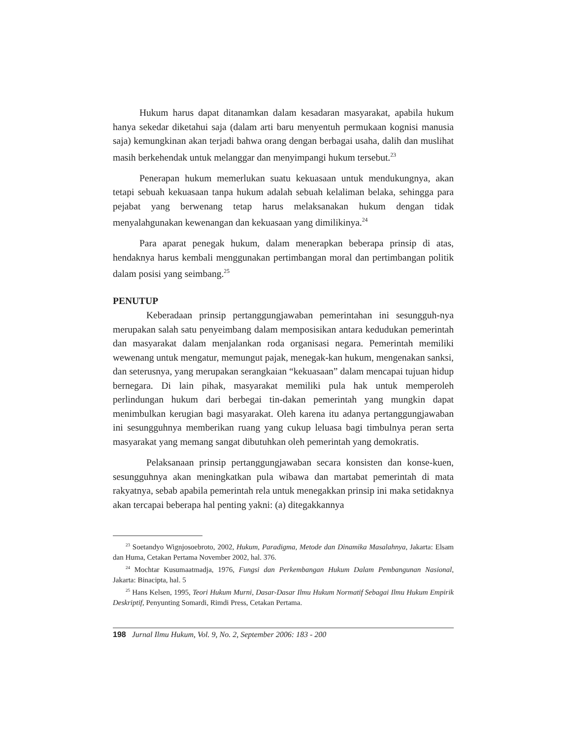Hukum harus dapat ditanamkan dalam kesadaran masyarakat, apabila hukum hanya sekedar diketahui saja (dalam arti baru menyentuh permukaan kognisi manusia saja) kemungkinan akan terjadi bahwa orang dengan berbagai usaha, dalih dan muslihat masih berkehendak untuk melanggar dan menyimpangi hukum tersebut.<sup>23</sup>
Penerapan hukum memerlukan suatu kekuasaan untuk mendukungnya, akan tetapi sebuah kekuasaan tanpa hukum adalah sebuah kelaliman belaka, sehingga para pejabat yang berwenang tetap harus melaksanakan hukum dengan tidak menyalahgunakan kewenangan dan kekuasaan yang dimilikinya.<sup>24</sup>
Para aparat penegak hukum, dalam menerapkan beberapa prinsip di atas, hendaknya harus kembali menggunakan pertimbangan moral dan pertimbangan politik dalam posisi yang seimbang.<sup>25</sup>
PENUTUP
Keberadaan prinsip pertanggungjawaban pemerintahan ini sesungguh-nya merupakan salah satu penyeimbang dalam memposisikan antara kedudukan pemerintah dan masyarakat dalam menjalankan roda organisasi negara. Pemerintah memiliki wewenang untuk mengatur, memungut pajak, menegak-kan hukum, mengenakan sanksi, dan seterusnya, yang merupakan serangkaian “kekuasaan” dalam mencapai tujuan hidup bernegara. Di lain pihak, masyarakat memiliki pula hak untuk memperoleh perlindungan hukum dari berbegai tin-dakan pemerintah yang mungkin dapat menimbulkan kerugian bagi masyarakat. Oleh karena itu adanya pertanggungjawaban ini sesungguhnya memberikan ruang yang cukup leluasa bagi timbulnya peran serta masyarakat yang memang sangat dibutuhkan oleh pemerintah yang demokratis.
Pelaksanaan prinsip pertanggungjawaban secara konsisten dan konse-kuen, sesungguhnya akan meningkatkan pula wibawa dan martabat pemerintah di mata rakyatnya, sebab apabila pemerintah rela untuk menegakkan prinsip ini maka setidaknya akan tercapai beberapa hal penting yakni: (a) ditegakkannya
<sup>23</sup> Soetandyo Wignjosoebroto, 2002, Hukum, Paradigma, Metode dan Dinamika Masalahnya, Jakarta: Elsam dan Huma, Cetakan Pertama November 2002, hal. 376.
<sup>24</sup> Mochtar Kusumaatmadja, 1976, Fungsi dan Perkembangan Hukum Dalam Pembangunan Nasional, Jakarta: Binacipta, hal. 5
<sup>25</sup> Hans Kelsen, 1995, Teori Hukum Murni, Dasar-Dasar Ilmu Hukum Normatif Sebagai Ilmu Hukum Empirik Deskriptif, Penyunting Somardi, Rimdi Press, Cetakan Pertama.
198 Jurnal Ilmu Hukum, Vol. 9, No. 2, September 2006: 183 - 200